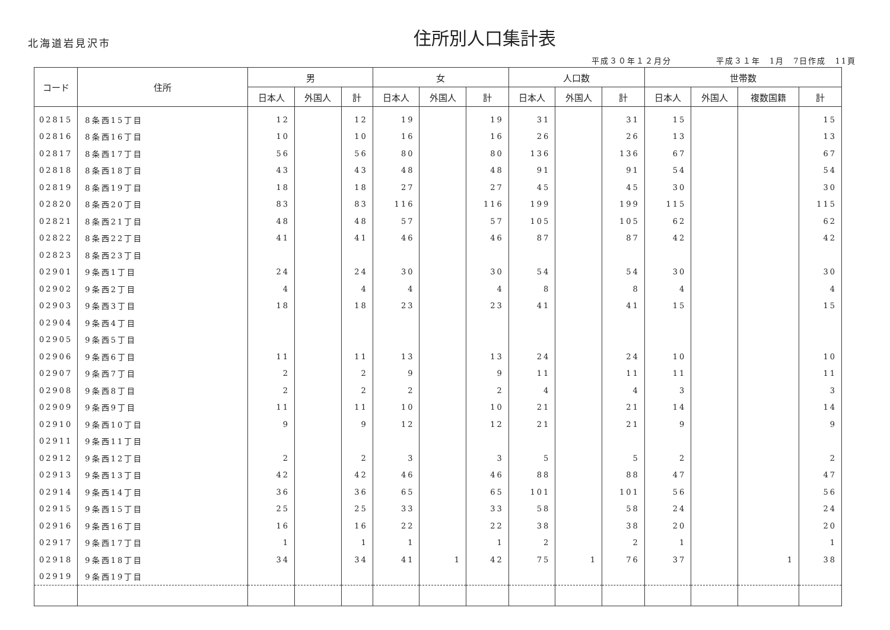北海道岩見沢市
住所別人口集計表
平成３０年１２月分　　　　　平成３１年　1月　7日作成　11頁
| コード | 住所 | 男 | | | 女 | | | 人口数 | | | 世帯数 | | | |
| --- | --- | --- | --- | --- | --- | --- | --- | --- | --- | --- | --- | --- | --- | --- |
| | | 日本人 | 外国人 | 計 | 日本人 | 外国人 | 計 | 日本人 | 外国人 | 計 | 日本人 | 外国人 | 複数国籍 | 計 |
| 02815 | 8条西15丁目 | 12 | | 12 | 19 | | 19 | 31 | | 31 | 15 | | | 15 |
| 02816 | 8条西16丁目 | 10 | | 10 | 16 | | 16 | 26 | | 26 | 13 | | | 13 |
| 02817 | 8条西17丁目 | 56 | | 56 | 80 | | 80 | 136 | | 136 | 67 | | | 67 |
| 02818 | 8条西18丁目 | 43 | | 43 | 48 | | 48 | 91 | | 91 | 54 | | | 54 |
| 02819 | 8条西19丁目 | 18 | | 18 | 27 | | 27 | 45 | | 45 | 30 | | | 30 |
| 02820 | 8条西20丁目 | 83 | | 83 | 116 | | 116 | 199 | | 199 | 115 | | | 115 |
| 02821 | 8条西21丁目 | 48 | | 48 | 57 | | 57 | 105 | | 105 | 62 | | | 62 |
| 02822 | 8条西22丁目 | 41 | | 41 | 46 | | 46 | 87 | | 87 | 42 | | | 42 |
| 02823 | 8条西23丁目 | | | | | | | | | | | | | |
| 02901 | 9条西1丁目 | 24 | | 24 | 30 | | 30 | 54 | | 54 | 30 | | | 30 |
| 02902 | 9条西2丁目 | 4 | | 4 | 4 | | 4 | 8 | | 8 | 4 | | | 4 |
| 02903 | 9条西3丁目 | 18 | | 18 | 23 | | 23 | 41 | | 41 | 15 | | | 15 |
| 02904 | 9条西4丁目 | | | | | | | | | | | | | |
| 02905 | 9条西5丁目 | | | | | | | | | | | | | |
| 02906 | 9条西6丁目 | 11 | | 11 | 13 | | 13 | 24 | | 24 | 10 | | | 10 |
| 02907 | 9条西7丁目 | 2 | | 2 | 9 | | 9 | 11 | | 11 | 11 | | | 11 |
| 02908 | 9条西8丁目 | 2 | | 2 | 2 | | 2 | 4 | | 4 | 3 | | | 3 |
| 02909 | 9条西9丁目 | 11 | | 11 | 10 | | 10 | 21 | | 21 | 14 | | | 14 |
| 02910 | 9条西10丁目 | 9 | | 9 | 12 | | 12 | 21 | | 21 | 9 | | | 9 |
| 02911 | 9条西11丁目 | | | | | | | | | | | | | |
| 02912 | 9条西12丁目 | 2 | | 2 | 3 | | 3 | 5 | | 5 | 2 | | | 2 |
| 02913 | 9条西13丁目 | 42 | | 42 | 46 | | 46 | 88 | | 88 | 47 | | | 47 |
| 02914 | 9条西14丁目 | 36 | | 36 | 65 | | 65 | 101 | | 101 | 56 | | | 56 |
| 02915 | 9条西15丁目 | 25 | | 25 | 33 | | 33 | 58 | | 58 | 24 | | | 24 |
| 02916 | 9条西16丁目 | 16 | | 16 | 22 | | 22 | 38 | | 38 | 20 | | | 20 |
| 02917 | 9条西17丁目 | 1 | | 1 | 1 | | 1 | 2 | | 2 | 1 | | | 1 |
| 02918 | 9条西18丁目 | 34 | | 34 | 41 | 1 | 42 | 75 | 1 | 76 | 37 | | 1 | 38 |
| 02919 | 9条西19丁目 | | | | | | | | | | | | | |